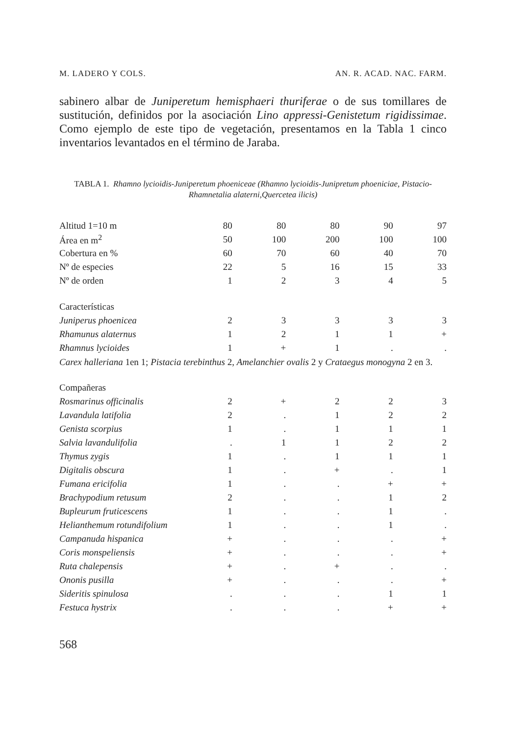M. LADERO Y COLS. AN. R. ACAD. NAC. FARM.
sabinero albar de Juniperetum hemisphaeri thuriferae o de sus tomillares de sustitución, definidos por la asociación Lino appressi-Genistetum rigidissimae. Como ejemplo de este tipo de vegetación, presentamos en la Tabla 1 cinco inventarios levantados en el término de Jaraba.
TABLA 1. Rhamno lycioidis-Juniperetum phoeniceae (Rhamno lycioidis-Junipretum phoeniciae, Pistacio-Rhamnetalia alaterni,Quercetea ilicis)
| Altitud 1=10 m | 80 | 80 | 80 | 90 | 97 |
| Área en m<sup>2</sup> | 50 | 100 | 200 | 100 | 100 |
| Cobertura en % | 60 | 70 | 60 | 40 | 70 |
| Nº de especies | 22 | 5 | 16 | 15 | 33 |
| Nº de orden | 1 | 2 | 3 | 4 | 5 |
| Características | | | | | |
| Juniperus phoenicea | 2 | 3 | 3 | 3 | 3 |
| Rhamunus alaternus | 1 | 2 | 1 | 1 | + |
| Rhamnus lycioides | 1 | + | 1 | . | . |
| Carex halleriana 1en 1; Pistacia terebinthus 2, Amelanchier ovalis 2 y Crataegus monogyna 2 en 3. | | | | | |
| Compañeras | | | | | |
| Rosmarinus officinalis | 2 | + | 2 | 2 | 3 |
| Lavandula latifolia | 2 | . | 1 | 2 | 2 |
| Genista scorpius | 1 | . | 1 | 1 | 1 |
| Salvia lavandulifolia | . | 1 | 1 | 2 | 2 |
| Thymus zygis | 1 | . | 1 | 1 | 1 |
| Digitalis obscura | 1 | . | + | . | 1 |
| Fumana ericifolia | 1 | . | . | + | + |
| Brachypodium retusum | 2 | . | . | 1 | 2 |
| Bupleurum fruticescens | 1 | . | . | 1 | . |
| Helianthemum rotundifolium | 1 | . | . | 1 | . |
| Campanuda hispanica | + | . | . | . | + |
| Coris monspeliensis | + | . | . | . | + |
| Ruta chalepensis | + | . | + | . | . |
| Ononis pusilla | + | . | . | . | + |
| Sideritis spinulosa | . | . | . | 1 | 1 |
| Festuca hystrix | . | . | . | + | + |
568